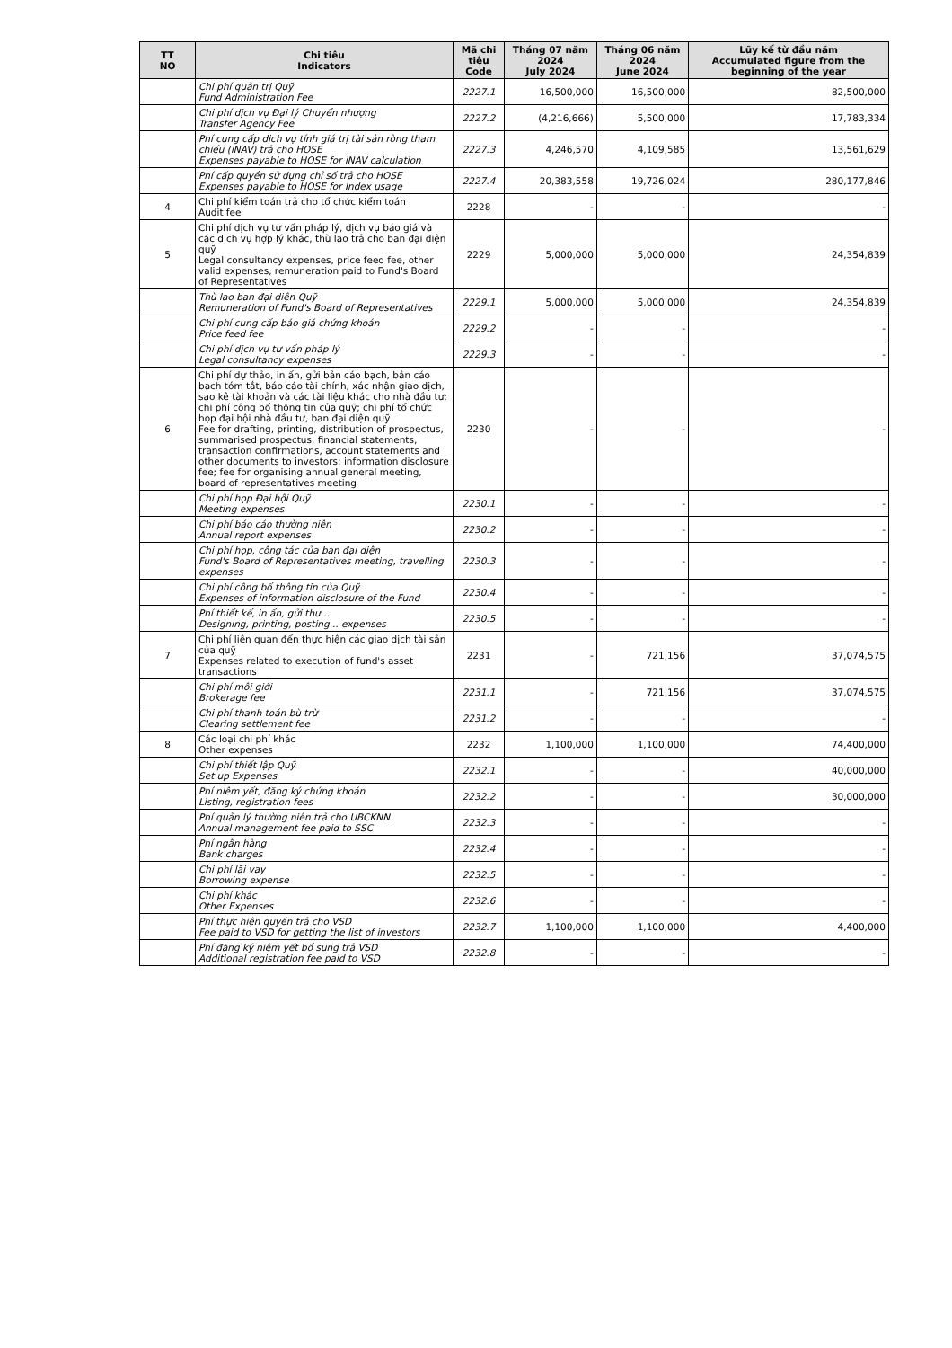| TT NO | Chi tiêu Indicators | Mã chi tiêu Code | Tháng 07 năm 2024 July 2024 | Tháng 06 năm 2024 June 2024 | Lũy kế từ đầu năm Accumulated figure from the beginning of the year |
| --- | --- | --- | --- | --- | --- |
| | Chi phí quản trị Quỹ Fund Administration Fee | 2227.1 | 16,500,000 | 16,500,000 | 82,500,000 |
| | Chi phí dịch vụ Đại lý Chuyển nhượng Transfer Agency Fee | 2227.2 | (4,216,666) | 5,500,000 | 17,783,334 |
| | Phí cung cấp dịch vụ tính giá trị tài sản ròng tham chiếu (iNAV) trả cho HOSE Expenses payable to HOSE for iNAV calculation | 2227.3 | 4,246,570 | 4,109,585 | 13,561,629 |
| | Phí cấp quyền sử dụng chỉ số trả cho HOSE Expenses payable to HOSE for Index usage | 2227.4 | 20,383,558 | 19,726,024 | 280,177,846 |
| 4 | Chi phí kiểm toán trả cho tổ chức kiểm toán Audit fee | 2228 | - | - | - |
| 5 | Chi phí dịch vụ tư vấn pháp lý, dịch vụ báo giá và các dịch vụ hợp lý khác, thù lao trả cho ban đại diện quỹ Legal consultancy expenses, price feed fee, other valid expenses, remuneration paid to Fund's Board of Representatives | 2229 | 5,000,000 | 5,000,000 | 24,354,839 |
| | Thù lao ban đại diện Quỹ Remuneration of Fund's Board of Representatives | 2229.1 | 5,000,000 | 5,000,000 | 24,354,839 |
| | Chi phí cung cấp báo giá chứng khoán Price feed fee | 2229.2 | - | - | - |
| | Chi phí dịch vụ tư vấn pháp lý Legal consultancy expenses | 2229.3 | - | - | - |
| 6 | Chi phí dự thảo, in ấn, gửi bản cáo bạch, bản cáo bạch tóm tắt, báo cáo tài chính, xác nhận giao dịch, sao kê tài khoản và các tài liệu khác cho nhà đầu tư; chi phí công bố thông tin của quỹ; chi phí tổ chức họp đại hội nhà đầu tư, ban đại diện quỹ Fee for drafting, printing, distribution of prospectus, summarised prospectus, financial statements, transaction confirmations, account statements and other documents to investors; information disclosure fee; fee for organising annual general meeting, board of representatives meeting | 2230 | - | - | - |
| | Chi phí họp Đại hội Quỹ Meeting expenses | 2230.1 | - | - | - |
| | Chi phí báo cáo thường niên Annual report expenses | 2230.2 | - | - | - |
| | Chi phí họp, công tác của ban đại diện Fund's Board of Representatives meeting, travelling expenses | 2230.3 | - | - | - |
| | Chi phí công bố thông tin của Quỹ Expenses of information disclosure of the Fund | 2230.4 | - | - | - |
| | Phí thiết kế, in ấn, gửi thư... Designing, printing, posting... expenses | 2230.5 | - | - | - |
| 7 | Chi phí liên quan đến thực hiện các giao dịch tài sản của quỹ Expenses related to execution of fund's asset transactions | 2231 | - | 721,156 | 37,074,575 |
| | Chi phí môi giới Brokerage fee | 2231.1 | - | 721,156 | 37,074,575 |
| | Chi phí thanh toán bù trừ Clearing settlement fee | 2231.2 | - | - | - |
| 8 | Các loại chi phí khác Other expenses | 2232 | 1,100,000 | 1,100,000 | 74,400,000 |
| | Chi phí thiết lập Quỹ Set up Expenses | 2232.1 | - | - | 40,000,000 |
| | Phí niêm yết, đăng ký chứng khoán Listing, registration fees | 2232.2 | - | - | 30,000,000 |
| | Phí quản lý thường niên trả cho UBCKNN Annual management fee paid to SSC | 2232.3 | - | - | - |
| | Phí ngân hàng Bank charges | 2232.4 | - | - | - |
| | Chi phí lãi vay Borrowing expense | 2232.5 | - | - | - |
| | Chi phí khác Other Expenses | 2232.6 | - | - | - |
| | Phí thực hiện quyền trả cho VSD Fee paid to VSD for getting the list of investors | 2232.7 | 1,100,000 | 1,100,000 | 4,400,000 |
| | Phí đăng ký niêm yết bổ sung trả VSD Additional registration fee paid to VSD | 2232.8 | - | - | - |